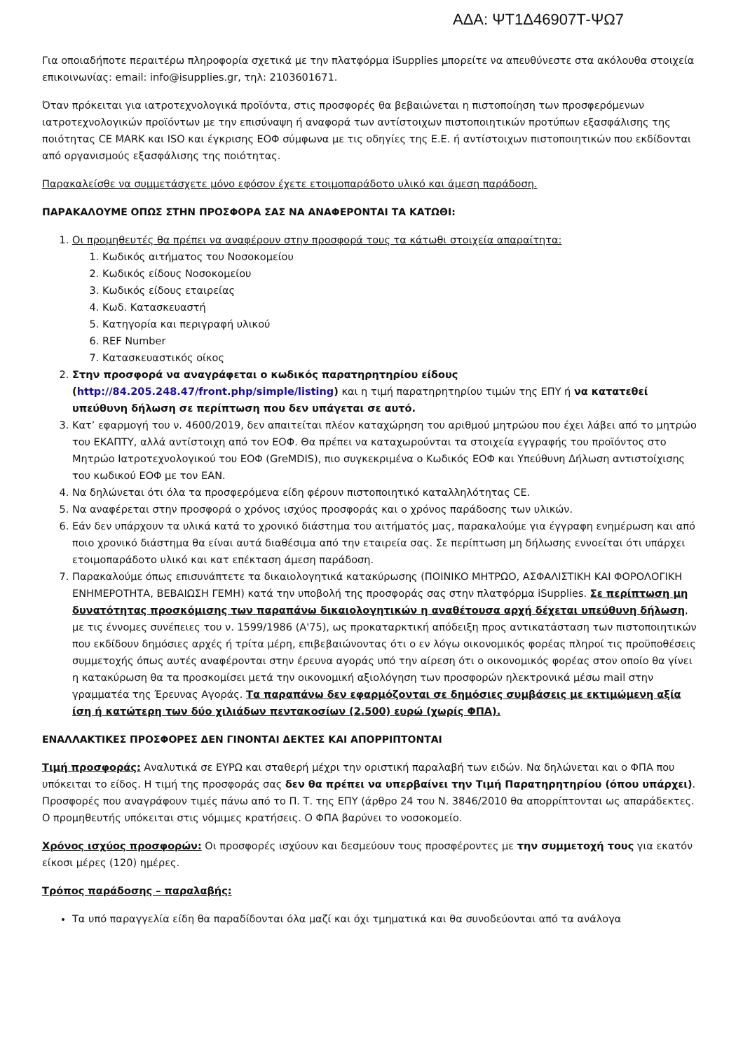ΑΔΑ: ΨΤ1Δ46907Τ-ΨΩ7
Για οποιαδήποτε περαιτέρω πληροφορία σχετικά με την πλατφόρμα iSupplies μπορείτε να απευθύνεστε στα ακόλουθα στοιχεία επικοινωνίας: email: info@isupplies.gr, τηλ: 2103601671.
Όταν πρόκειται για ιατροτεχνολογικά προϊόντα, στις προσφορές θα βεβαιώνεται η πιστοποίηση των προσφερόμενων ιατροτεχνολογικών προϊόντων με την επισύναψη ή αναφορά των αντίστοιχων πιστοποιητικών προτύπων εξασφάλισης της ποιότητας CE MARK και ISO και έγκρισης ΕΟΦ σύμφωνα με τις οδηγίες της Ε.Ε. ή αντίστοιχων πιστοποιητικών που εκδίδονται από οργανισμούς εξασφάλισης της ποιότητας.
Παρακαλείσθε να συμμετάσχετε μόνο εφόσον έχετε ετοιμοπαράδοτο υλικό και άμεση παράδοση.
ΠΑΡΑΚΑΛΟΥΜΕ ΟΠΩΣ ΣΤΗΝ ΠΡΟΣΦΟΡΑ ΣΑΣ ΝΑ ΑΝΑΦΕΡΟΝΤΑΙ ΤΑ ΚΑΤΩΘΙ:
1. Οι προμηθευτές θα πρέπει να αναφέρουν στην προσφορά τους τα κάτωθι στοιχεία απαραίτητα:
1. Κωδικός αιτήματος του Νοσοκομείου
2. Κωδικός είδους Νοσοκομείου
3. Κωδικός είδους εταιρείας
4. Κωδ. Κατασκευαστή
5. Κατηγορία και περιγραφή υλικού
6. REF Number
7. Κατασκευαστικός οίκος
2. Στην προσφορά να αναγράφεται ο κωδικός παρατηρητηρίου είδους (http://84.205.248.47/front.php/simple/listing) και η τιμή παρατηρητηρίου τιμών της ΕΠΥ ή να κατατεθεί υπεύθυνη δήλωση σε περίπτωση που δεν υπάγεται σε αυτό.
3. Κατ’ εφαρμογή του ν. 4600/2019, δεν απαιτείται πλέον καταχώρηση του αριθμού μητρώου που έχει λάβει από το μητρώο του ΕΚΑΠΤΥ, αλλά αντίστοιχη από τον ΕΟΦ. Θα πρέπει να καταχωρούνται τα στοιχεία εγγραφής του προϊόντος στο Μητρώο Ιατροτεχνολογικού του ΕΟΦ (GreMDIS), πιο συγκεκριμένα ο Κωδικός ΕΟΦ και Υπεύθυνη Δήλωση αντιστοίχισης του κωδικού ΕΟΦ με τον EAN.
4. Να δηλώνεται ότι όλα τα προσφερόμενα είδη φέρουν πιστοποιητικό καταλληλότητας CE.
5. Να αναφέρεται στην προσφορά ο χρόνος ισχύος προσφοράς και ο χρόνος παράδοσης των υλικών.
6. Εάν δεν υπάρχουν τα υλικά κατά το χρονικό διάστημα του αιτήματός μας, παρακαλούμε για έγγραφη ενημέρωση και από ποιο χρονικό διάστημα θα είναι αυτά διαθέσιμα από την εταιρεία σας. Σε περίπτωση μη δήλωσης εννοείται ότι υπάρχει ετοιμοπαράδοτο υλικό και κατ επέκταση άμεση παράδοση.
7. Παρακαλούμε όπως επισυνάπτετε τα δικαιολογητικά κατακύρωσης (ΠΟΙΝΙΚΟ ΜΗΤΡΩΟ, ΑΣΦΑΛΙΣΤΙΚΗ ΚΑΙ ΦΟΡΟΛΟΓΙΚΗ ΕΝΗΜΕΡΟΤΗΤΑ, ΒΕΒΑΙΩΣΗ ΓΕΜΗ) κατά την υποβολή της προσφοράς σας στην πλατφόρμα iSupplies. Σε περίπτωση μη δυνατότητας προσκόμισης των παραπάνω δικαιολογητικών η αναθέτουσα αρχή δέχεται υπεύθυνη δήλωση, με τις έννομες συνέπειες του ν. 1599/1986 (Α'75), ως προκαταρκτική απόδειξη προς αντικατάσταση των πιστοποιητικών που εκδίδουν δημόσιες αρχές ή τρίτα μέρη, επιβεβαιώνοντας ότι ο εν λόγω οικονομικός φορέας πληροί τις προϋποθέσεις συμμετοχής όπως αυτές αναφέρονται στην έρευνα αγοράς υπό την αίρεση ότι ο οικονομικός φορέας στον οποίο θα γίνει η κατακύρωση θα τα προσκομίσει μετά την οικονομική αξιολόγηση των προσφορών ηλεκτρονικά μέσω mail στην γραμματέα της Έρευνας Αγοράς. Τα παραπάνω δεν εφαρμόζονται σε δημόσιες συμβάσεις με εκτιμώμενη αξία ίση ή κατώτερη των δύο χιλιάδων πεντακοσίων (2.500) ευρώ (χωρίς ΦΠΑ).
ΕΝΑΛΛΑΚΤΙΚΕΣ ΠΡΟΣΦΟΡΕΣ ΔΕΝ ΓΙΝΟΝΤΑΙ ΔΕΚΤΕΣ ΚΑΙ ΑΠΟΡΡΙΠΤΟΝΤΑΙ
Τιμή προσφοράς: Αναλυτικά σε ΕΥΡΩ και σταθερή μέχρι την οριστική παραλαβή των ειδών. Να δηλώνεται και ο ΦΠΑ που υπόκειται το είδος. Η τιμή της προσφοράς σας δεν θα πρέπει να υπερβαίνει την Τιμή Παρατηρητηρίου (όπου υπάρχει).
Προσφορές που αναγράφουν τιμές πάνω από το Π. Τ. της ΕΠΥ (άρθρο 24 του Ν. 3846/2010 θα απορρίπτονται ως απαράδεκτες.
Ο προμηθευτής υπόκειται στις νόμιμες κρατήσεις. Ο ΦΠΑ βαρύνει το νοσοκομείο.
Χρόνος ισχύος προσφορών: Οι προσφορές ισχύουν και δεσμεύουν τους προσφέροντες με την συμμετοχή τους για εκατόν είκοσι μέρες (120) ημέρες.
Τρόπος παράδοσης – παραλαβής:
Τα υπό παραγγελία είδη θα παραδίδονται όλα μαζί και όχι τμηματικά και θα συνοδεύονται από τα ανάλογα